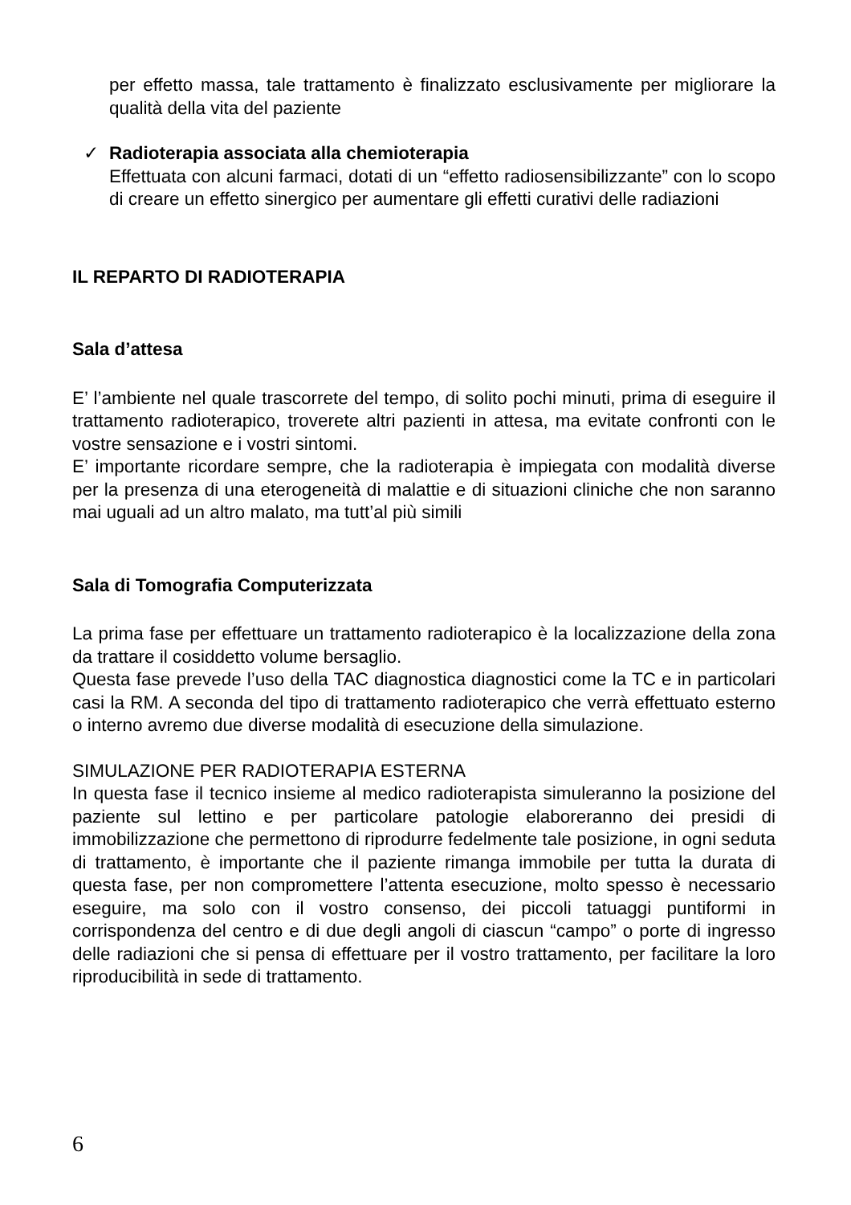per effetto massa, tale trattamento è finalizzato esclusivamente per migliorare la qualità della vita del paziente
✓ Radioterapia associata alla chemioterapia
Effettuata con alcuni farmaci, dotati di un “effetto radiosensibilizzante” con lo scopo di creare un effetto sinergico per aumentare gli effetti curativi delle radiazioni
IL REPARTO DI RADIOTERAPIA
Sala d’attesa
E’ l’ambiente nel quale trascorrete del tempo, di solito pochi minuti, prima di eseguire il trattamento radioterapico, troverete altri pazienti in attesa, ma evitate confronti con le vostre sensazione e i vostri sintomi.
E’ importante ricordare sempre, che la radioterapia è impiegata con modalità diverse per la presenza di una eterogeneità di malattie e di situazioni cliniche che non saranno mai uguali ad un altro malato, ma tutt’al più simili
Sala di Tomografia Computerizzata
La prima fase per effettuare un trattamento radioterapico è la localizzazione della zona da trattare il cosiddetto volume bersaglio.
Questa fase prevede l’uso della TAC diagnostica diagnostici come la TC e in particolari casi la RM. A seconda del tipo di trattamento radioterapico che verrà effettuato esterno o interno avremo due diverse modalità di esecuzione della simulazione.
SIMULAZIONE PER RADIOTERAPIA ESTERNA
In questa fase il tecnico insieme al medico radioterapista simuleranno la posizione del paziente sul lettino e per particolare patologie elaboreranno dei presidi di immobilizzazione che permettono di riprodurre fedelmente tale posizione, in ogni seduta di trattamento, è importante che il paziente rimanga immobile per tutta la durata di questa fase, per non compromettere l’attenta esecuzione, molto spesso è necessario eseguire, ma solo con il vostro consenso, dei piccoli tatuaggi puntiformi in corrispondenza del centro e di due degli angoli di ciascun “campo” o porte di ingresso delle radiazioni che si pensa di effettuare per il vostro trattamento, per facilitare la loro riproducibilità in sede di trattamento.
6